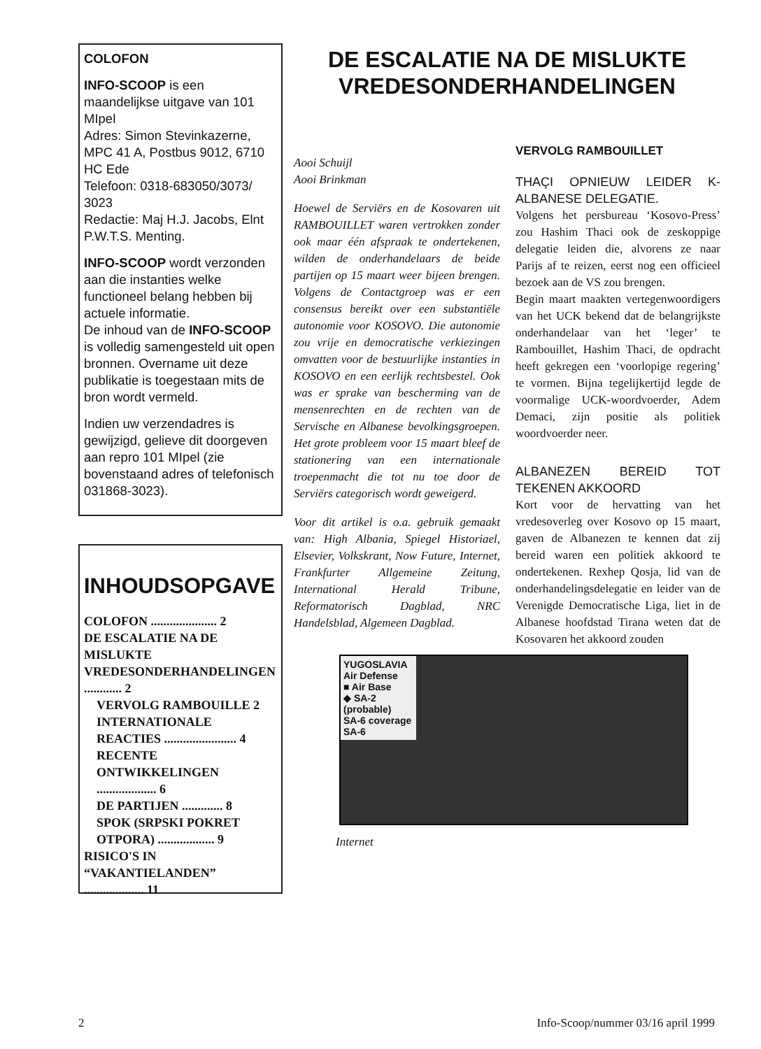COLOFON
INFO-SCOOP is een maandelijkse uitgave van 101 MIpel
Adres: Simon Stevinkazerne, MPC 41 A, Postbus 9012, 6710 HC Ede
Telefoon: 0318-683050/3073/ 3023
Redactie: Maj H.J. Jacobs, Elnt P.W.T.S. Menting.
INFO-SCOOP wordt verzonden aan die instanties welke functioneel belang hebben bij actuele informatie.
De inhoud van de INFO-SCOOP is volledig samengesteld uit open bronnen. Overname uit deze publikatie is toegestaan mits de bron wordt vermeld.
Indien uw verzendadres is gewijzigd, gelieve dit doorgeven aan repro 101 MIpel (zie bovenstaand adres of telefonisch 031868-3023).
INHOUDSOPGAVE
COLOFON ..................... 2
DE ESCALATIE NA DE MISLUKTE VREDESONDERHANDELINGEN ............ 2
VERVOLG RAMBOUILLE 2
INTERNATIONALE REACTIES ....................... 4
RECENTE ONTWIKKELINGEN ................... 6
DE PARTIJEN ............. 8
SPOK (SRPSKI POKRET OTPORA) .................. 9
RISICO'S IN “VAKANTIELANDEN” ................... 11
DE ESCALATIE NA DE MISLUKTE VREDESONDERHANDELINGEN
Aooi Schuijl
Aooi Brinkman
Hoewel de Serviërs en de Kosovaren uit RAMBOUILLET waren vertrokken zonder ook maar één afspraak te ondertekenen, wilden de onderhandelaars de beide partijen op 15 maart weer bijeen brengen. Volgens de Contactgroep was er een consensus bereikt over een substantiële autonomie voor KOSOVO. Die autonomie zou vrije en democratische verkiezingen omvatten voor de bestuurlijke instanties in KOSOVO en een eerlijk rechtsbestel. Ook was er sprake van bescherming van de mensenrechten en de rechten van de Servische en Albanese bevolkingsgroepen. Het grote probleem voor 15 maart bleef de stationering van een internationale troepenmacht die tot nu toe door de Serviërs categorisch wordt geweigerd.
Voor dit artikel is o.a. gebruik gemaakt van: High Albania, Spiegel Historiael, Elsevier, Volkskrant, Now Future, Internet, Frankfurter Allgemeine Zeitung, International Herald Tribune, Reformatorisch Dagblad, NRC Handelsblad, Algemeen Dagblad.
VERVOLG RAMBOUILLET
THAÇI OPNIEUW LEIDER K-ALBANESE DELEGATIE.
Volgens het persbureau ‘Kosovo-Press’ zou Hashim Thaci ook de zeskoppige delegatie leiden die, alvorens ze naar Parijs af te reizen, eerst nog een officieel bezoek aan de VS zou brengen.
Begin maart maakten vertegenwoordigers van het UCK bekend dat de belangrijkste onderhandelaar van het ‘leger’ te Rambouillet, Hashim Thaci, de opdracht heeft gekregen een ‘voorlopige regering’ te vormen. Bijna tegelijkertijd legde de voormalige UCK-woordvoerder, Adem Demaci, zijn positie als politiek woordvoerder neer.
ALBANEZEN BEREID TOT TEKENEN AKKOORD
Kort voor de hervatting van het vredesoverleg over Kosovo op 15 maart, gaven de Albanezen te kennen dat zij bereid waren een politiek akkoord te ondertekenen. Rexhep Qosja, lid van de onderhandelingsdelegatie en leider van de Verenigde Democratische Liga, liet in de Albanese hoofdstad Tirana weten dat de Kosovaren het akkoord zouden
YUGOSLAVIA
Air Defense
■ Air Base
◆ SA-2 (probable)
SA-6 coverage
SA-6
Internet
2 Info-Scoop/nummer 03/16 april 1999